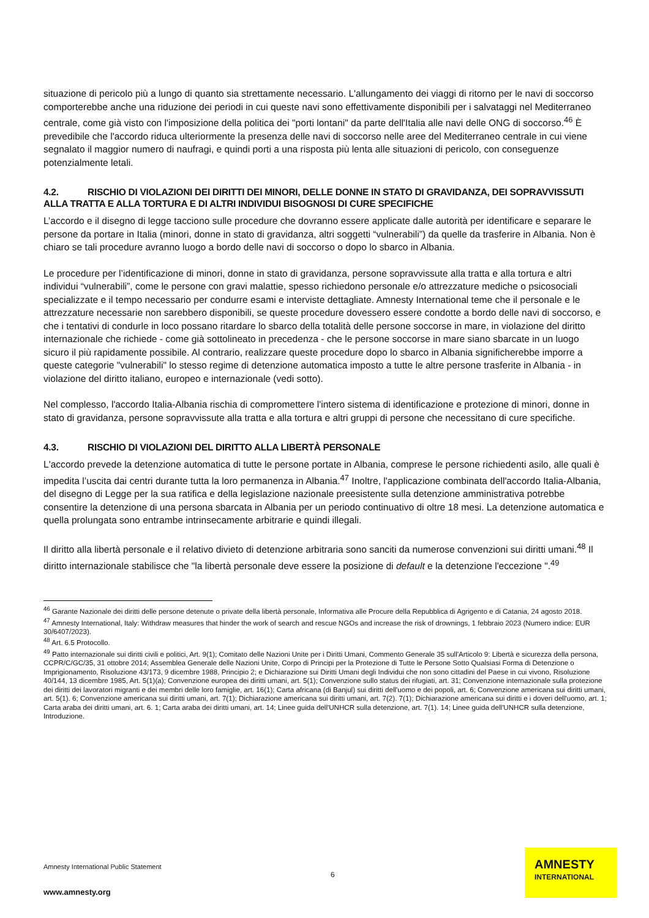situazione di pericolo più a lungo di quanto sia strettamente necessario. L'allungamento dei viaggi di ritorno per le navi di soccorso comporterebbe anche una riduzione dei periodi in cui queste navi sono effettivamente disponibili per i salvataggi nel Mediterraneo centrale, come già visto con l'imposizione della politica dei "porti lontani" da parte dell'Italia alle navi delle ONG di soccorso.<sup>46</sup> È prevedibile che l'accordo riduca ulteriormente la presenza delle navi di soccorso nelle aree del Mediterraneo centrale in cui viene segnalato il maggior numero di naufragi, e quindi porti a una risposta più lenta alle situazioni di pericolo, con conseguenze potenzialmente letali.
4.2. RISCHIO DI VIOLAZIONI DEI DIRITTI DEI MINORI, DELLE DONNE IN STATO DI GRAVIDANZA, DEI SOPRAVVISSUTI ALLA TRATTA E ALLA TORTURA E DI ALTRI INDIVIDUI BISOGNOSI DI CURE SPECIFICHE
L’accordo e il disegno di legge tacciono sulle procedure che dovranno essere applicate dalle autorità per identificare e separare le persone da portare in Italia (minori, donne in stato di gravidanza, altri soggetti “vulnerabili”) da quelle da trasferire in Albania. Non è chiaro se tali procedure avranno luogo a bordo delle navi di soccorso o dopo lo sbarco in Albania.
Le procedure per l’identificazione di minori, donne in stato di gravidanza, persone sopravvissute alla tratta e alla tortura e altri individui “vulnerabili”, come le persone con gravi malattie, spesso richiedono personale e/o attrezzature mediche o psicosociali specializzate e il tempo necessario per condurre esami e interviste dettagliate. Amnesty International teme che il personale e le attrezzature necessarie non sarebbero disponibili, se queste procedure dovessero essere condotte a bordo delle navi di soccorso, e che i tentativi di condurle in loco possano ritardare lo sbarco della totalità delle persone soccorse in mare, in violazione del diritto internazionale che richiede - come già sottolineato in precedenza - che le persone soccorse in mare siano sbarcate in un luogo sicuro il più rapidamente possibile. Al contrario, realizzare queste procedure dopo lo sbarco in Albania significherebbe imporre a queste categorie "vulnerabili" lo stesso regime di detenzione automatica imposto a tutte le altre persone trasferite in Albania - in violazione del diritto italiano, europeo e internazionale (vedi sotto).
Nel complesso, l'accordo Italia-Albania rischia di compromettere l'intero sistema di identificazione e protezione di minori, donne in stato di gravidanza, persone sopravvissute alla tratta e alla tortura e altri gruppi di persone che necessitano di cure specifiche.
4.3. RISCHIO DI VIOLAZIONI DEL DIRITTO ALLA LIBERTÀ PERSONALE
L'accordo prevede la detenzione automatica di tutte le persone portate in Albania, comprese le persone richiedenti asilo, alle quali è impedita l’uscita dai centri durante tutta la loro permanenza in Albania.<sup>47</sup> Inoltre, l'applicazione combinata dell'accordo Italia-Albania, del disegno di Legge per la sua ratifica e della legislazione nazionale preesistente sulla detenzione amministrativa potrebbe consentire la detenzione di una persona sbarcata in Albania per un periodo continuativo di oltre 18 mesi. La detenzione automatica e quella prolungata sono entrambe intrinsecamente arbitrarie e quindi illegali.
Il diritto alla libertà personale e il relativo divieto di detenzione arbitraria sono sanciti da numerose convenzioni sui diritti umani.<sup>48</sup> Il diritto internazionale stabilisce che "la libertà personale deve essere la posizione di default e la detenzione l'eccezione ".<sup>49</sup>
<sup>46</sup> Garante Nazionale dei diritti delle persone detenute o private della libertà personale, Informativa alle Procure della Repubblica di Agrigento e di Catania, 24 agosto 2018.
<sup>47</sup> Amnesty International, Italy: Withdraw measures that hinder the work of search and rescue NGOs and increase the risk of drownings, 1 febbraio 2023 (Numero indice: EUR 30/6407/2023).
<sup>48</sup> Art. 6.5 Protocollo.
<sup>49</sup> Patto internazionale sui diritti civili e politici, Art. 9(1); Comitato delle Nazioni Unite per i Diritti Umani, Commento Generale 35 sull'Articolo 9: Libertà e sicurezza della persona, CCPR/C/GC/35, 31 ottobre 2014; Assemblea Generale delle Nazioni Unite, Corpo di Principi per la Protezione di Tutte le Persone Sotto Qualsiasi Forma di Detenzione o Imprigionamento, Risoluzione 43/173, 9 dicembre 1988, Principio 2; e Dichiarazione sui Diritti Umani degli Individui che non sono cittadini del Paese in cui vivono, Risoluzione 40/144, 13 dicembre 1985, Art. 5(1)(a); Convenzione europea dei diritti umani, art. 5(1); Convenzione sullo status dei rifugiati, art. 31; Convenzione internazionale sulla protezione dei diritti dei lavoratori migranti e dei membri delle loro famiglie, art. 16(1); Carta africana (di Banjul) sui diritti dell'uomo e dei popoli, art. 6; Convenzione americana sui diritti umani, art. 5(1). 6; Convenzione americana sui diritti umani, art. 7(1); Dichiarazione americana sui diritti umani, art. 7(2). 7(1); Dichiarazione americana sui diritti e i doveri dell'uomo, art. 1; Carta araba dei diritti umani, art. 6. 1; Carta araba dei diritti umani, art. 14; Linee guida dell'UNHCR sulla detenzione, art. 7(1). 14; Linee guida dell'UNHCR sulla detenzione, Introduzione.
Amnesty International Public Statement
6
www.amnesty.org
AMNESTY
INTERNATIONAL